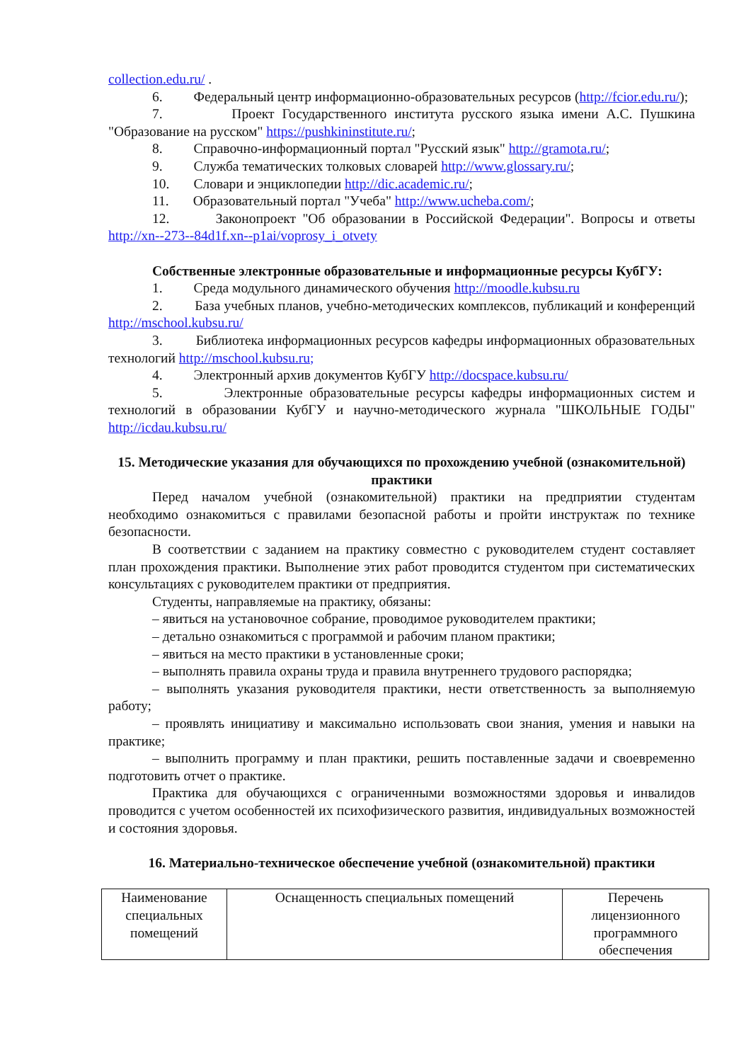collection.edu.ru/ .
6. Федеральный центр информационно-образовательных ресурсов (http://fcior.edu.ru/);
7. Проект Государственного института русского языка имени А.С. Пушкина "Образование на русском" https://pushkininstitute.ru/;
8. Справочно-информационный портал "Русский язык" http://gramota.ru/;
9. Служба тематических толковых словарей http://www.glossary.ru/;
10. Словари и энциклопедии http://dic.academic.ru/;
11. Образовательный портал "Учеба" http://www.ucheba.com/;
12. Законопроект "Об образовании в Российской Федерации". Вопросы и ответы http://xn--273--84d1f.xn--p1ai/voprosy_i_otvety
Собственные электронные образовательные и информационные ресурсы КубГУ:
1. Среда модульного динамического обучения http://moodle.kubsu.ru
2. База учебных планов, учебно-методических комплексов, публикаций и конференций http://mschool.kubsu.ru/
3. Библиотека информационных ресурсов кафедры информационных образовательных технологий http://mschool.kubsu.ru;
4. Электронный архив документов КубГУ http://docspace.kubsu.ru/
5. Электронные образовательные ресурсы кафедры информационных систем и технологий в образовании КубГУ и научно-методического журнала "ШКОЛЬНЫЕ ГОДЫ" http://icdau.kubsu.ru/
15. Методические указания для обучающихся по прохождению учебной (ознакомительной) практики
Перед началом учебной (ознакомительной) практики на предприятии студентам необходимо ознакомиться с правилами безопасной работы и пройти инструктаж по технике безопасности.
В соответствии с заданием на практику совместно с руководителем студент составляет план прохождения практики. Выполнение этих работ проводится студентом при систематических консультациях с руководителем практики от предприятия.
Студенты, направляемые на практику, обязаны:
– явиться на установочное собрание, проводимое руководителем практики;
– детально ознакомиться с программой и рабочим планом практики;
– явиться на место практики в установленные сроки;
– выполнять правила охраны труда и правила внутреннего трудового распорядка;
– выполнять указания руководителя практики, нести ответственность за выполняемую работу;
– проявлять инициативу и максимально использовать свои знания, умения и навыки на практике;
– выполнить программу и план практики, решить поставленные задачи и своевременно подготовить отчет о практике.
Практика для обучающихся с ограниченными возможностями здоровья и инвалидов проводится с учетом особенностей их психофизического развития, индивидуальных возможностей и состояния здоровья.
16. Материально-техническое обеспечение учебной (ознакомительной) практики
| Наименование специальных помещений | Оснащенность специальных помещений | Перечень лицензионного программного обеспечения |